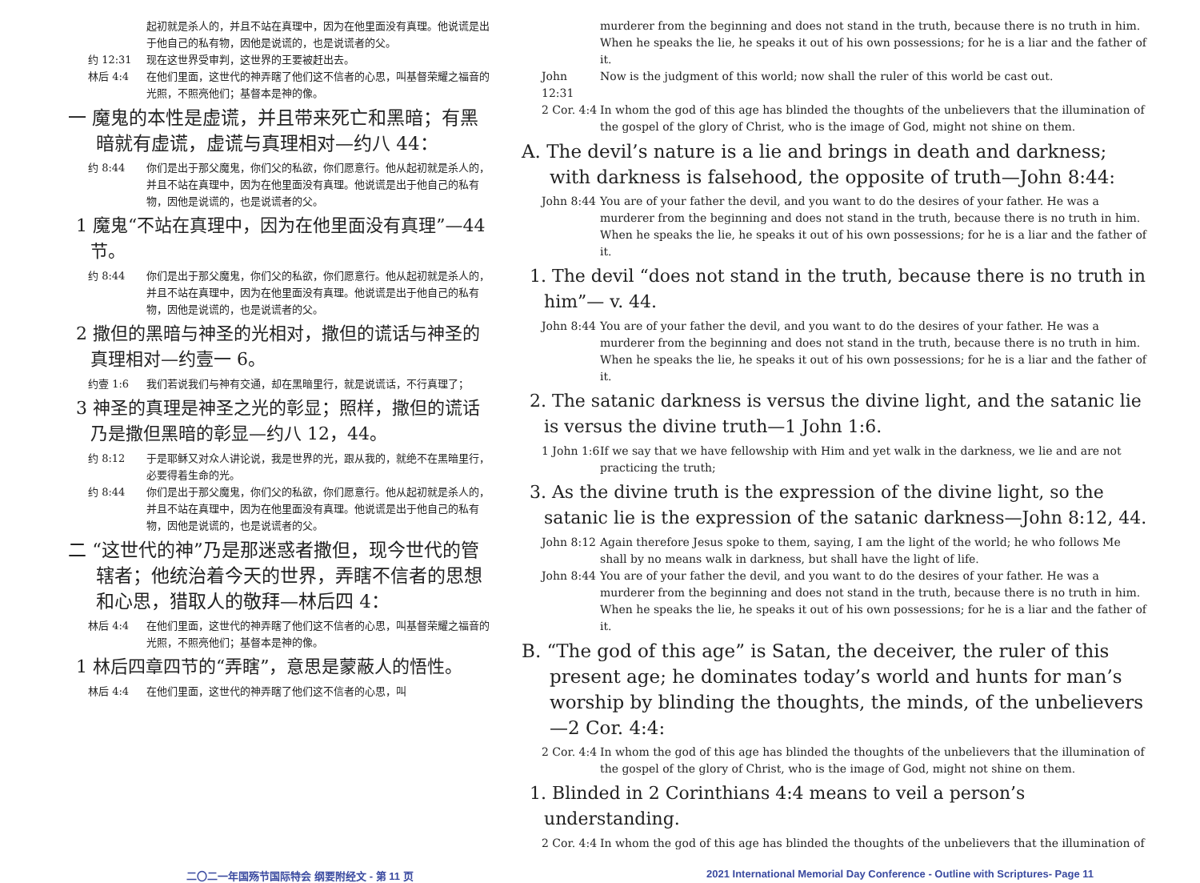起初就是杀人的，并且不站在真理中，因为在他里面没有真理。他说谎是出于他自己的私有物，因他是说谎的，也是说谎者的父。
约 12:31 现在这世界受审判，这世界的王要被赶出去。
林后 4:4 在他们里面，这世代的神弄瞎了他们这不信者的心思，叫基督荣耀之福音的光照，不照亮他们；基督本是神的像。
一 魔鬼的本性是虚谎，并且带来死亡和黑暗；有黑暗就有虚谎，虚谎与真理相对—约八 44：
约 8:44 你们是出于那父魔鬼，你们父的私欲，你们愿意行。他从起初就是杀人的，并且不站在真理中，因为在他里面没有真理。他说谎是出于他自己的私有物，因他是说谎的，也是说谎者的父。
1 魔鬼“不站在真理中，因为在他里面没有真理”—44 节。
约 8:44 你们是出于那父魔鬼，你们父的私欲，你们愿意行。他从起初就是杀人的，并且不站在真理中，因为在他里面没有真理。他说谎是出于他自己的私有物，因他是说谎的，也是说谎者的父。
2 撒但的黑暗与神圣的光相对，撒但的谎话与神圣的真理相对—约壹一 6。
约壹 1:6 我们若说我们与神有交通，却在黑暗里行，就是说谎话，不行真理了；
3 神圣的真理是神圣之光的彰显；照样，撒但的谎话乃是撒但黑暗的彰显—约八 12，44。
约 8:12 于是耶稣又对众人讲论说，我是世界的光，跟从我的，就绝不在黑暗里行，必要得着生命的光。
约 8:44 你们是出于那父魔鬼，你们父的私欲，你们愿意行。他从起初就是杀人的，并且不站在真理中，因为在他里面没有真理。他说谎是出于他自己的私有物，因他是说谎的，也是说谎者的父。
二 “这世代的神”乃是那迷惑者撒但，现今世代的管辖者；他统治着今天的世界，弄瞎不信者的思想和心思，猎取人的敬拜—林后四 4：
林后 4:4 在他们里面，这世代的神弄瞎了他们这不信者的心思，叫基督荣耀之福音的光照，不照亮他们；基督本是神的像。
1 林后四章四节的“弄瞎”，意思是蒙蔽人的悟性。
林后 4:4 在他们里面，这世代的神弄瞎了他们这不信者的心思，叫
murderer from the beginning and does not stand in the truth, because there is no truth in him. When he speaks the lie, he speaks it out of his own possessions; for he is a liar and the father of it.
John 12:31 Now is the judgment of this world; now shall the ruler of this world be cast out.
2 Cor. 4:4 In whom the god of this age has blinded the thoughts of the unbelievers that the illumination of the gospel of the glory of Christ, who is the image of God, might not shine on them.
A. The devil’s nature is a lie and brings in death and darkness; with darkness is falsehood, the opposite of truth—John 8:44:
John 8:44 You are of your father the devil, and you want to do the desires of your father. He was a murderer from the beginning and does not stand in the truth, because there is no truth in him. When he speaks the lie, he speaks it out of his own possessions; for he is a liar and the father of it.
1. The devil “does not stand in the truth, because there is no truth in him”— v. 44.
John 8:44 You are of your father the devil, and you want to do the desires of your father. He was a murderer from the beginning and does not stand in the truth, because there is no truth in him. When he speaks the lie, he speaks it out of his own possessions; for he is a liar and the father of it.
2. The satanic darkness is versus the divine light, and the satanic lie is versus the divine truth—1 John 1:6.
1 John 1:6 If we say that we have fellowship with Him and yet walk in the darkness, we lie and are not practicing the truth;
3. As the divine truth is the expression of the divine light, so the satanic lie is the expression of the satanic darkness—John 8:12, 44.
John 8:12 Again therefore Jesus spoke to them, saying, I am the light of the world; he who follows Me shall by no means walk in darkness, but shall have the light of life.
John 8:44 You are of your father the devil, and you want to do the desires of your father. He was a murderer from the beginning and does not stand in the truth, because there is no truth in him. When he speaks the lie, he speaks it out of his own possessions; for he is a liar and the father of it.
B. “The god of this age” is Satan, the deceiver, the ruler of this present age; he dominates today’s world and hunts for man’s worship by blinding the thoughts, the minds, of the unbelievers—2 Cor. 4:4:
2 Cor. 4:4 In whom the god of this age has blinded the thoughts of the unbelievers that the illumination of the gospel of the glory of Christ, who is the image of God, might not shine on them.
1. Blinded in 2 Corinthians 4:4 means to veil a person’s understanding.
2 Cor. 4:4 In whom the god of this age has blinded the thoughts of the unbelievers that the illumination of
二〇二一年国殇节国际特会 纲要附经文 - 第 11 页 2021 International Memorial Day Conference - Outline with Scriptures- Page 11